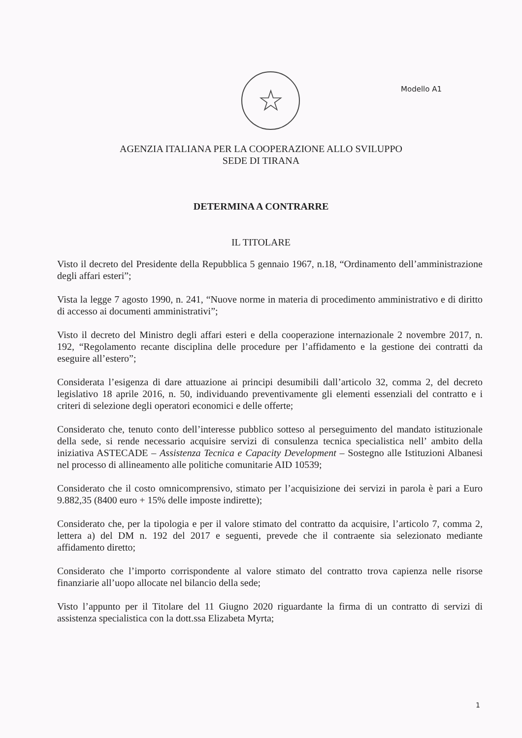☆
Modello A1
AGENZIA ITALIANA PER LA COOPERAZIONE ALLO SVILUPPO
SEDE DI TIRANA
DETERMINA A CONTRARRE
IL TITOLARE
Visto il decreto del Presidente della Repubblica 5 gennaio 1967, n.18, “Ordinamento dell’amministrazione degli affari esteri”;
Vista la legge 7 agosto 1990, n. 241, “Nuove norme in materia di procedimento amministrativo e di diritto di accesso ai documenti amministrativi”;
Visto il decreto del Ministro degli affari esteri e della cooperazione internazionale 2 novembre 2017, n. 192, “Regolamento recante disciplina delle procedure per l’affidamento e la gestione dei contratti da eseguire all’estero”;
Considerata l’esigenza di dare attuazione ai principi desumibili dall’articolo 32, comma 2, del decreto legislativo 18 aprile 2016, n. 50, individuando preventivamente gli elementi essenziali del contratto e i criteri di selezione degli operatori economici e delle offerte;
Considerato che, tenuto conto dell’interesse pubblico sotteso al perseguimento del mandato istituzionale della sede, si rende necessario acquisire servizi di consulenza tecnica specialistica nell’ ambito della iniziativa ASTECADE – Assistenza Tecnica e Capacity Development – Sostegno alle Istituzioni Albanesi nel processo di allineamento alle politiche comunitarie AID 10539;
Considerato che il costo omnicomprensivo, stimato per l’acquisizione dei servizi in parola è pari a Euro 9.882,35 (8400 euro + 15% delle imposte indirette);
Considerato che, per la tipologia e per il valore stimato del contratto da acquisire, l’articolo 7, comma 2, lettera a) del DM n. 192 del 2017 e seguenti, prevede che il contraente sia selezionato mediante affidamento diretto;
Considerato che l’importo corrispondente al valore stimato del contratto trova capienza nelle risorse finanziarie all’uopo allocate nel bilancio della sede;
Visto l’appunto per il Titolare del 11 Giugno 2020 riguardante la firma di un contratto di servizi di assistenza specialistica con la dott.ssa Elizabeta Myrta;
1